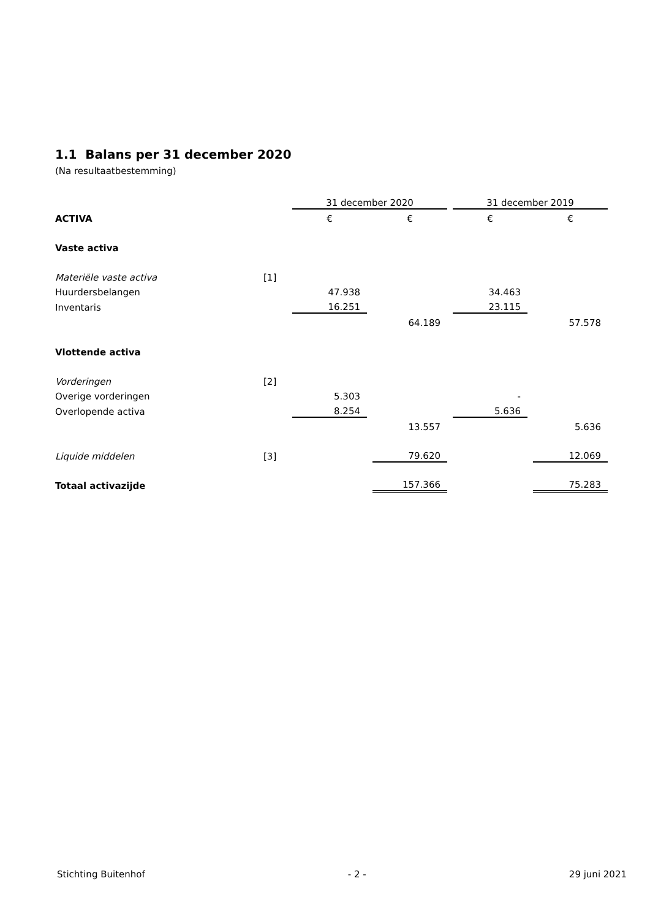1.1 Balans per 31 december 2020
(Na resultaatbestemming)
| | | 31 december 2020 | | | | 31 december 2019 | | |
| ACTIVA | | € | | € | | € | | € |
| Vaste activa | | | | | | | | |
| Materiële vaste activa | [1] | | | | | | | |
| Huurdersbelangen | | 47.938 | | | | 34.463 | | |
| Inventaris | | 16.251 | | | | 23.115 | | |
| | | | | 64.189 | | | | 57.578 |
| Vlottende activa | | | | | | | | |
| Vorderingen | [2] | | | | | | | |
| Overige vorderingen | | 5.303 | | | | - | | |
| Overlopende activa | | 8.254 | | | | 5.636 | | |
| | | | | 13.557 | | | | 5.636 |
| Liquide middelen | [3] | | | 79.620 | | | | 12.069 |
| Totaal activazijde | | | | 157.366 | | | | 75.283 |
Stichting Buitenhof - 2 - 29 juni 2021